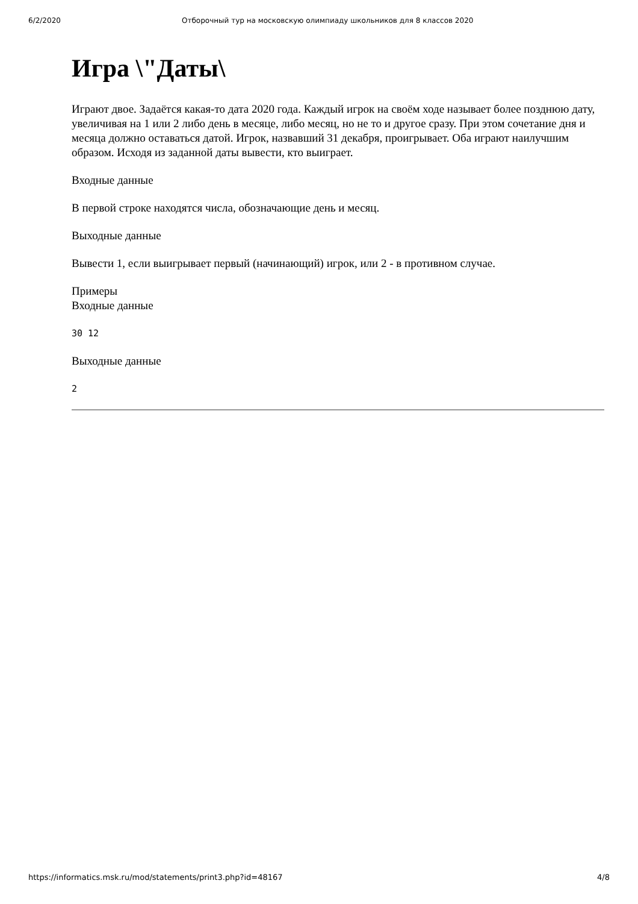6/2/2020 Отборочный тур на московскую олимпиаду школьников для 8 классов 2020
Игра \"Даты\
Играют двое. Задаётся какая-то дата 2020 года. Каждый игрок на своём ходе называет более позднюю дату, увеличивая на 1 или 2 либо день в месяце, либо месяц, но не то и другое сразу. При этом сочетание дня и месяца должно оставаться датой. Игрок, назвавший 31 декабря, проигрывает. Оба играют наилучшим образом. Исходя из заданной даты вывести, кто выиграет.
Входные данные
В первой строке находятся числа, обозначающие день и месяц.
Выходные данные
Вывести 1, если выигрывает первый (начинающий) игрок, или 2 - в противном случае.
Примеры
Входные данные
30 12
Выходные данные
2
https://informatics.msk.ru/mod/statements/print3.php?id=48167 4/8